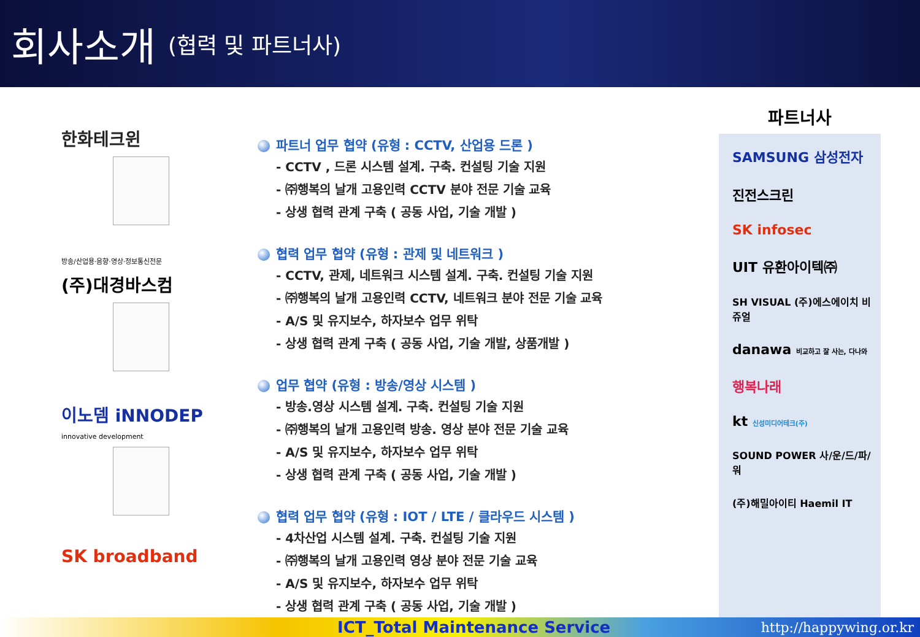회사소개
(협력 및 파트너사)
한화테크윈
방송/산업용·음향·영상·정보통신전문
(주)대경바스컴
이노뎀 iNNODEP
innovative development
SK broadband
파트너 업무 협약 (유형 : CCTV, 산업용 드론 )
- CCTV , 드론 시스템 설계. 구축. 컨설팅 기술 지원
- ㈜행복의 날개 고용인력 CCTV 분야 전문 기술 교육
- 상생 협력 관계 구축 ( 공동 사업, 기술 개발 )
협력 업무 협약 (유형 : 관제 및 네트워크 )
- CCTV, 관제, 네트워크 시스템 설계. 구축. 컨설팅 기술 지원
- ㈜행복의 날개 고용인력 CCTV, 네트워크 분야 전문 기술 교육
- A/S 및 유지보수, 하자보수 업무 위탁
- 상생 협력 관계 구축 ( 공동 사업, 기술 개발, 상품개발 )
업무 협약 (유형 : 방송/영상 시스템 )
- 방송.영상 시스템 설계. 구축. 컨설팅 기술 지원
- ㈜행복의 날개 고용인력 방송. 영상 분야 전문 기술 교육
- A/S 및 유지보수, 하자보수 업무 위탁
- 상생 협력 관계 구축 ( 공동 사업, 기술 개발 )
협력 업무 협약 (유형 : IOT / LTE / 클라우드 시스템 )
- 4차산업 시스템 설계. 구축. 컨설팅 기술 지원
- ㈜행복의 날개 고용인력 영상 분야 전문 기술 교육
- A/S 및 유지보수, 하자보수 업무 위탁
- 상생 협력 관계 구축 ( 공동 사업, 기술 개발 )
파트너사
SAMSUNG 삼성전자
진전스크린
SK infosec
UIT 유환아이텍㈜
SH VISUAL (주)에스에이치 비쥬얼
danawa 비교하고 잘 사는, 다나와
행복나래
kt 신성미디어테크(주)
SOUND POWER 사/운/드/파/워
(주)해밀아이티 Haemil IT
ICT_Total Maintenance Service http://happywing.or.kr